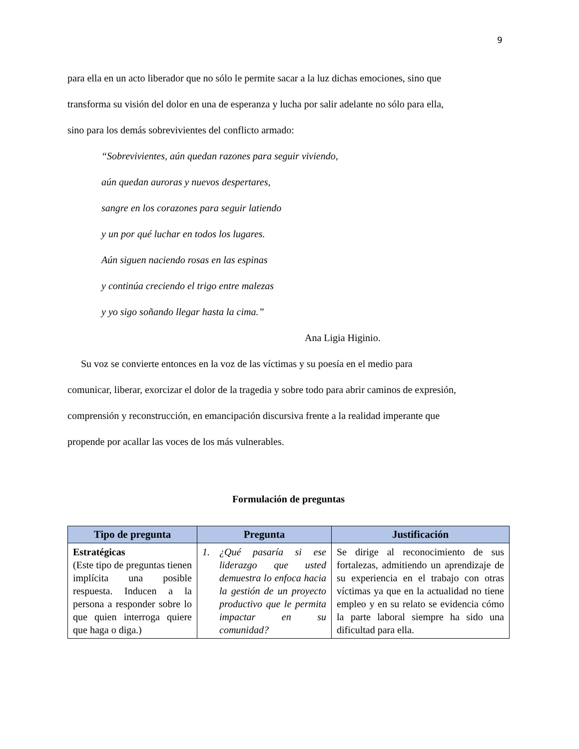9
para ella en un acto liberador que no sólo le permite sacar a la luz dichas emociones, sino que
transforma su visión del dolor en una de esperanza y lucha por salir adelante no sólo para ella,
sino para los demás sobrevivientes del conflicto armado:
“Sobrevivientes, aún quedan razones para seguir viviendo,
aún quedan auroras y nuevos despertares,
sangre en los corazones para seguir latiendo
y un por qué luchar en todos los lugares.
Aún siguen naciendo rosas en las espinas
y continúa creciendo el trigo entre malezas
y yo sigo soñando llegar hasta la cima.”
Ana Ligia Higinio.
Su voz se convierte entonces en la voz de las víctimas y su poesía en el medio para
comunicar, liberar, exorcizar el dolor de la tragedia y sobre todo para abrir caminos de expresión,
comprensión y reconstrucción, en emancipación discursiva frente a la realidad imperante que
propende por acallar las voces de los más vulnerables.
Formulación de preguntas
| Tipo de pregunta | Pregunta | Justificación |
| --- | --- | --- |
| Estratégicas (Este tipo de preguntas tienen implícita una posible respuesta. Inducen a la persona a responder sobre lo que quien interroga quiere que haga o diga.) | 1. ¿Qué pasaría si ese liderazgo que usted demuestra lo enfoca hacia la gestión de un proyecto productivo que le permita impactar en su comunidad? | Se dirige al reconocimiento de sus fortalezas, admitiendo un aprendizaje de su experiencia en el trabajo con otras víctimas ya que en la actualidad no tiene empleo y en su relato se evidencia cómo la parte laboral siempre ha sido una dificultad para ella. |